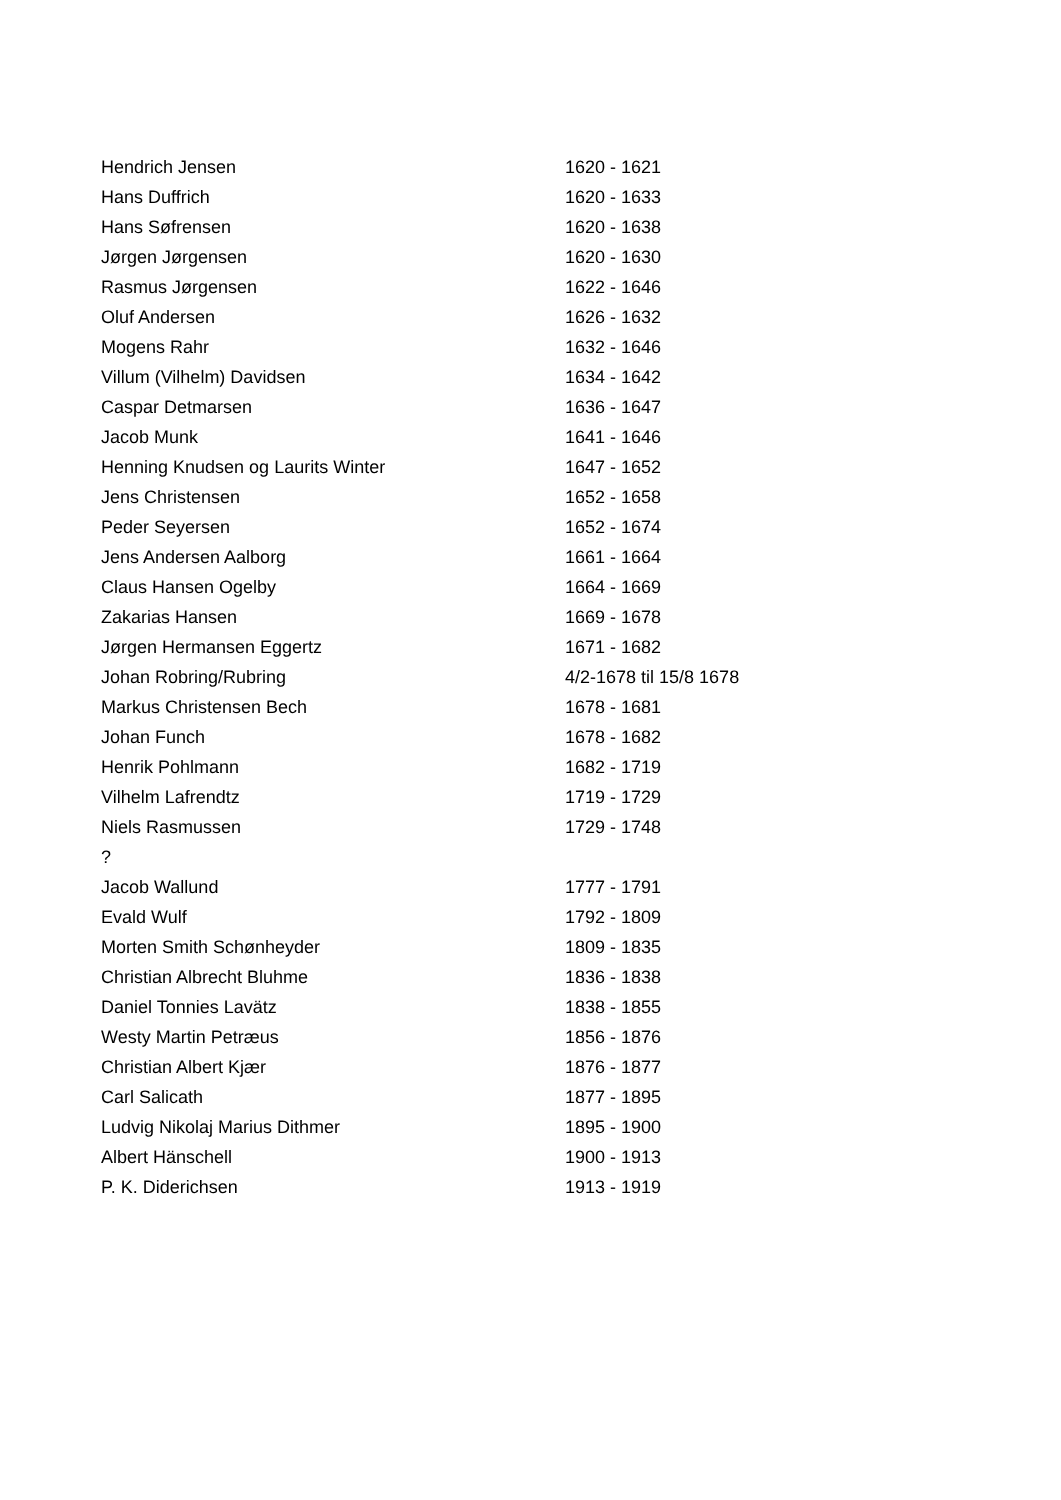| Hendrich Jensen | 1620 - 1621 |
| Hans Duffrich | 1620 - 1633 |
| Hans Søfrensen | 1620 - 1638 |
| Jørgen Jørgensen | 1620 - 1630 |
| Rasmus Jørgensen | 1622 - 1646 |
| Oluf Andersen | 1626 - 1632 |
| Mogens Rahr | 1632 - 1646 |
| Villum (Vilhelm) Davidsen | 1634 - 1642 |
| Caspar Detmarsen | 1636 - 1647 |
| Jacob Munk | 1641 - 1646 |
| Henning Knudsen og Laurits Winter | 1647 - 1652 |
| Jens Christensen | 1652 - 1658 |
| Peder Seyersen | 1652 - 1674 |
| Jens Andersen Aalborg | 1661 - 1664 |
| Claus Hansen Ogelby | 1664 - 1669 |
| Zakarias Hansen | 1669 - 1678 |
| Jørgen Hermansen Eggertz | 1671 - 1682 |
| Johan Robring/Rubring | 4/2-1678 til 15/8 1678 |
| Markus Christensen Bech | 1678 - 1681 |
| Johan Funch | 1678 - 1682 |
| Henrik Pohlmann | 1682 - 1719 |
| Vilhelm Lafrendtz | 1719 - 1729 |
| Niels Rasmussen | 1729 - 1748 |
| ? | |
| Jacob Wallund | 1777 - 1791 |
| Evald Wulf | 1792 - 1809 |
| Morten Smith Schønheyder | 1809 - 1835 |
| Christian Albrecht Bluhme | 1836 - 1838 |
| Daniel Tonnies Lavätz | 1838 - 1855 |
| Westy Martin Petræus | 1856 - 1876 |
| Christian Albert Kjær | 1876 - 1877 |
| Carl Salicath | 1877 - 1895 |
| Ludvig Nikolaj Marius Dithmer | 1895 - 1900 |
| Albert Hänschell | 1900 - 1913 |
| P. K. Diderichsen | 1913 - 1919 |